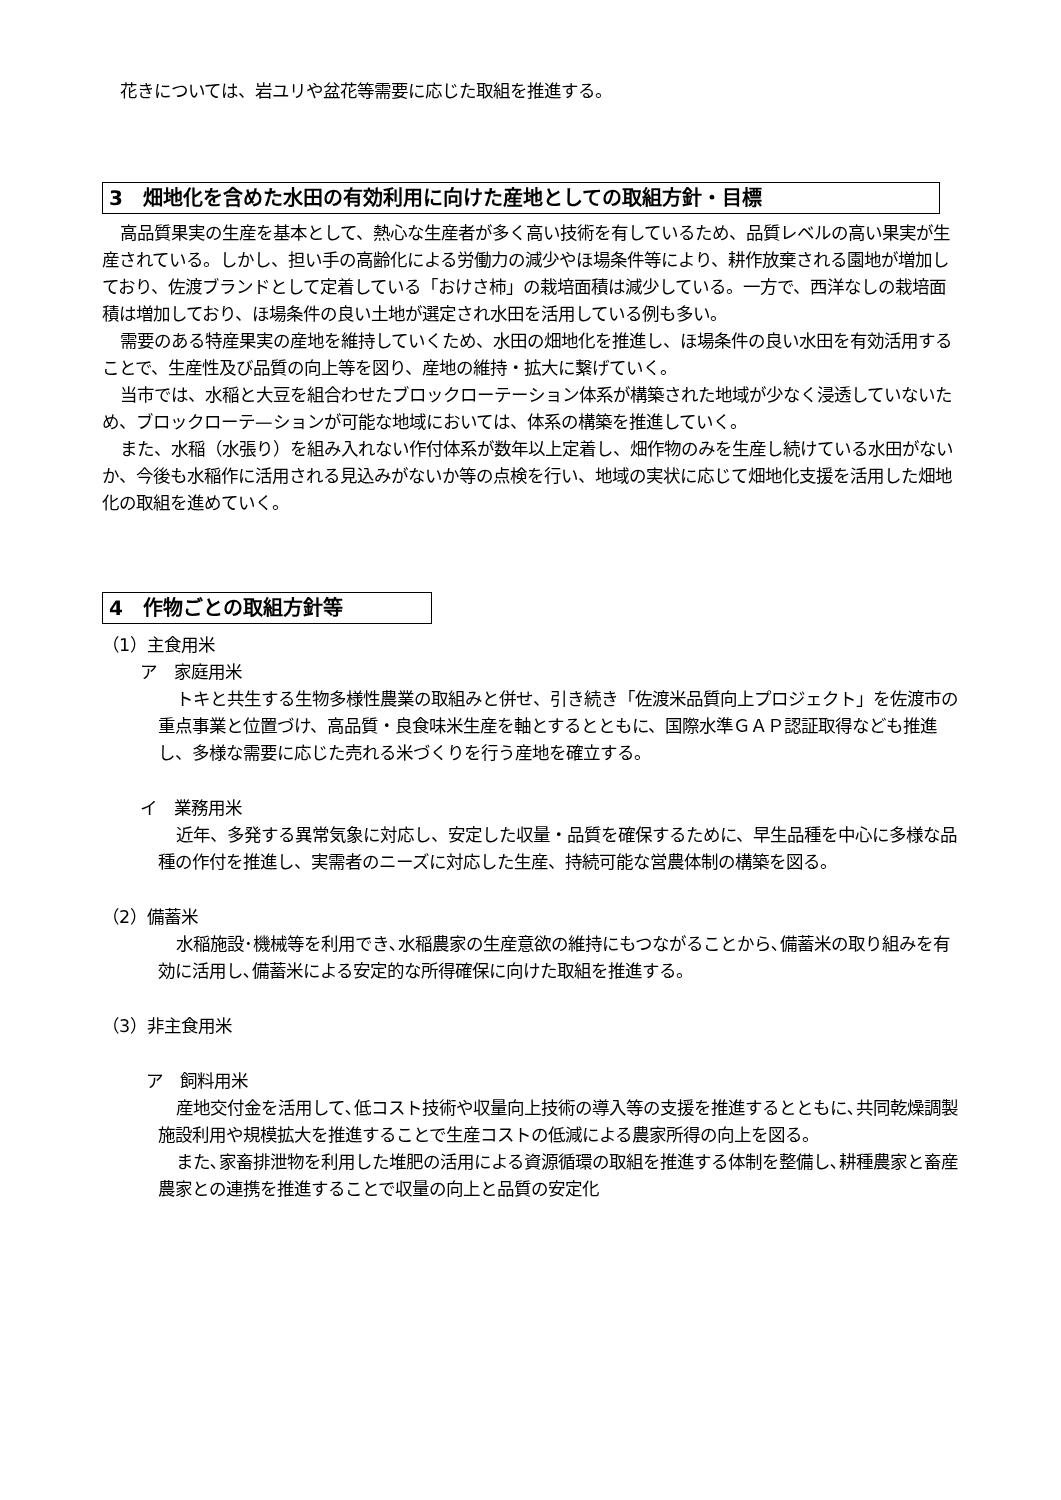花きについては、岩ユリや盆花等需要に応じた取組を推進する。
3　畑地化を含めた水田の有効利用に向けた産地としての取組方針・目標
高品質果実の生産を基本として、熱心な生産者が多く高い技術を有しているため、品質レベルの高い果実が生産されている。しかし、担い手の高齢化による労働力の減少やほ場条件等により、耕作放棄される園地が増加しており、佐渡ブランドとして定着している「おけさ柿」の栽培面積は減少している。一方で、西洋なしの栽培面積は増加しており、ほ場条件の良い土地が選定され水田を活用している例も多い。
需要のある特産果実の産地を維持していくため、水田の畑地化を推進し、ほ場条件の良い水田を有効活用することで、生産性及び品質の向上等を図り、産地の維持・拡大に繋げていく。
当市では、水稲と大豆を組合わせたブロックローテーション体系が構築された地域が少なく浸透していないため、ブロックローテ—ションが可能な地域においては、体系の構築を推進していく。
また、水稲（水張り）を組み入れない作付体系が数年以上定着し、畑作物のみを生産し続けている水田がないか、今後も水稲作に活用される見込みがないか等の点検を行い、地域の実状に応じて畑地化支援を活用した畑地化の取組を進めていく。
4　作物ごとの取組方針等
（1）主食用米
ア　家庭用米
トキと共生する生物多様性農業の取組みと併せ、引き続き「佐渡米品質向上プロジェクト」を佐渡市の重点事業と位置づけ、高品質・良食味米生産を軸とするとともに、国際水準ＧＡＰ認証取得なども推進し、多様な需要に応じた売れる米づくりを行う産地を確立する。
イ　業務用米
近年、多発する異常気象に対応し、安定した収量・品質を確保するために、早生品種を中心に多様な品種の作付を推進し、実需者のニーズに対応した生産、持続可能な営農体制の構築を図る。
（2）備蓄米
水稲施設･機械等を利用でき､水稲農家の生産意欲の維持にもつながることから､備蓄米の取り組みを有効に活用し､備蓄米による安定的な所得確保に向けた取組を推進する。
（3）非主食用米
ア　飼料用米
産地交付金を活用して､低コスト技術や収量向上技術の導入等の支援を推進するとともに､共同乾燥調製施設利用や規模拡大を推進することで生産コストの低減による農家所得の向上を図る。
また､家畜排泄物を利用した堆肥の活用による資源循環の取組を推進する体制を整備し､耕種農家と畜産農家との連携を推進することで収量の向上と品質の安定化